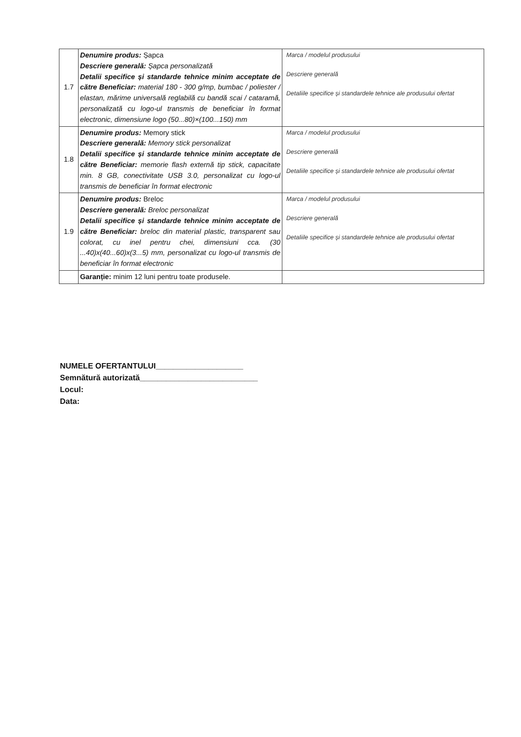| 1.7 | Denumire produs: Șapca Descriere generală: Șapca personalizată Detalii specifice și standarde tehnice minim acceptate de către Beneficiar: material 180 - 300 g/mp, bumbac / poliester / elastan, mărime universală reglabilă cu bandă scai / cataramă, personalizată cu logo-ul transmis de beneficiar în format electronic, dimensiune logo (50...80)×(100...150) mm | Marca / modelul produsului Descriere generală Detaliile specifice și standardele tehnice ale produsului ofertat |
| 1.8 | Denumire produs: Memory stick Descriere generală: Memory stick personalizat Detalii specifice și standarde tehnice minim acceptate de către Beneficiar: memorie flash externă tip stick, capacitate min. 8 GB, conectivitate USB 3.0, personalizat cu logo-ul transmis de beneficiar în format electronic | Marca / modelul produsului Descriere generală Detaliile specifice și standardele tehnice ale produsului ofertat |
| 1.9 | Denumire produs: Breloc Descriere generală: Breloc personalizat Detalii specifice și standarde tehnice minim acceptate de către Beneficiar: breloc din material plastic, transparent sau colorat, cu inel pentru chei, dimensiuni cca. (30 ...40)x(40...60)x(3...5) mm, personalizat cu logo-ul transmis de beneficiar în format electronic | Marca / modelul produsului Descriere generală Detaliile specifice și standardele tehnice ale produsului ofertat |
| | Garanție: minim 12 luni pentru toate produsele. | |
NUMELE OFERTANTULUI____________________
Semnătură autorizată___________________________
Locul:
Data: